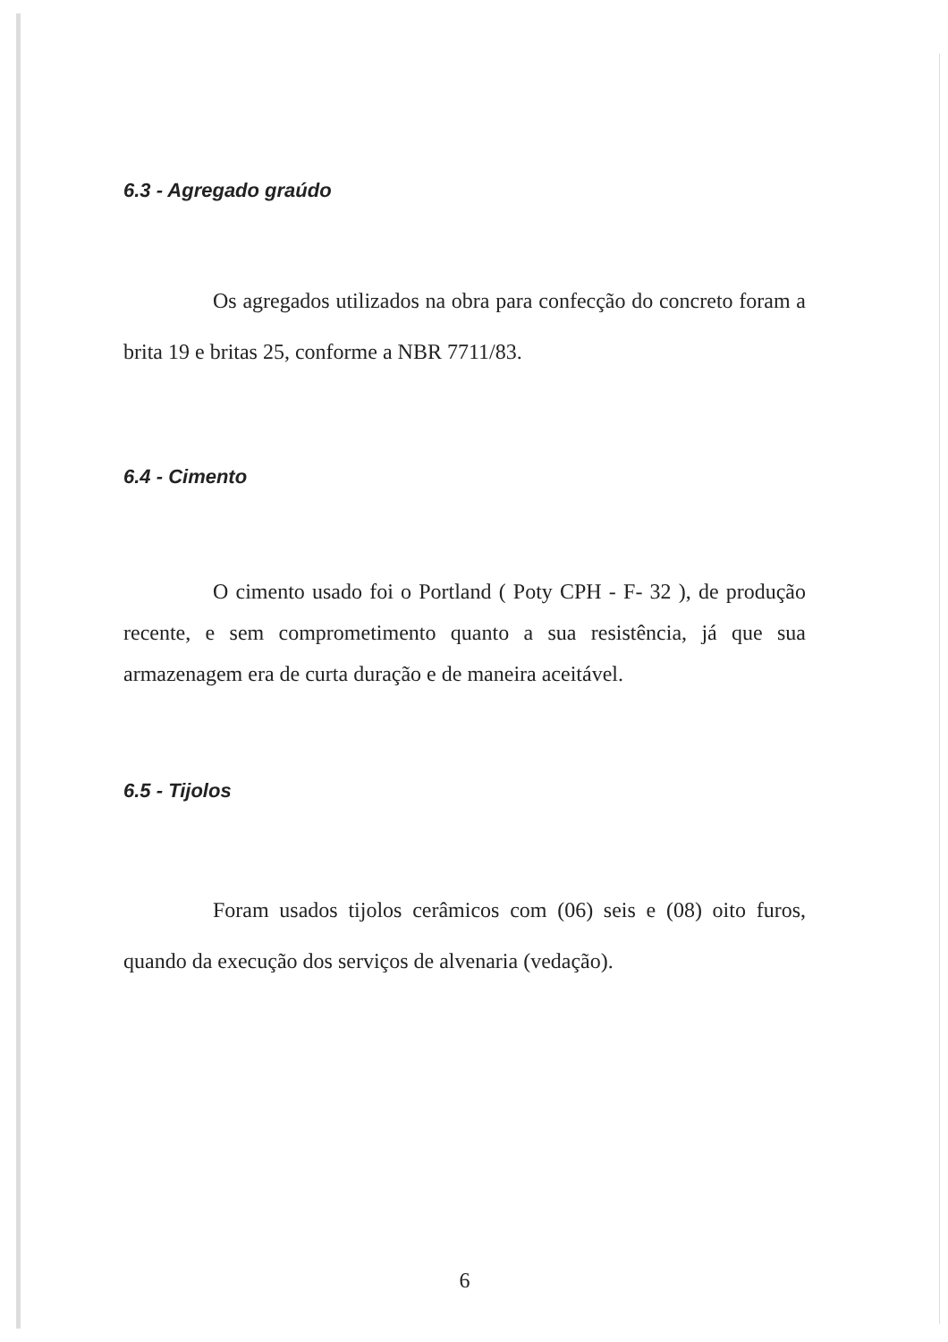6.3 - Agregado graúdo
Os agregados utilizados na obra para confecção do concreto foram a brita 19 e britas 25, conforme a NBR 7711/83.
6.4 - Cimento
O cimento usado foi o Portland ( Poty CPH - F- 32 ), de produção recente, e sem comprometimento quanto a sua resistência, já que sua armazenagem era de curta duração e de maneira aceitável.
6.5 - Tijolos
Foram usados tijolos cerâmicos com (06) seis e (08) oito furos, quando da execução dos serviços de alvenaria (vedação).
6